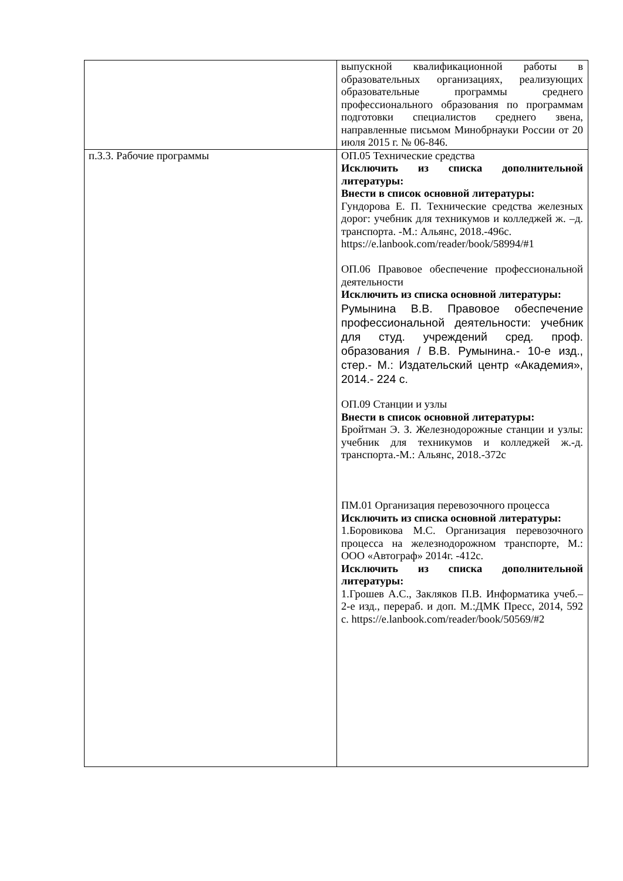| | выпускной квалификационной работы в образовательных организациях, реализующих образовательные программы среднего профессионального образования по программам подготовки специалистов среднего звена, направленные письмом Минобрнауки России от 20 июля 2015 г. № 06-846. |
| п.3.3. Рабочие программы | ОП.05 Технические средства Исключить из списка дополнительной литературы: Внести в список основной литературы: Гундорова Е. П. Технические средства железных дорог: учебник для техникумов и колледжей ж. –д. транспорта. -М.: Альянс, 2018.-496с. https://e.lanbook.com/reader/book/58994/#1 ОП.06 Правовое обеспечение профессиональной деятельности Исключить из списка основной литературы: Румынина В.В. Правовое обеспечение профессиональной деятельности: учебник для студ. учреждений сред. проф. образования / В.В. Румынина.- 10-е изд., стер.- М.: Издательский центр «Академия», 2014.- 224 с. ОП.09 Станции и узлы Внести в список основной литературы: Бройтман Э. З. Железнодорожные станции и узлы: учебник для техникумов и колледжей ж.-д. транспорта.-М.: Альянс, 2018.-372с ПМ.01 Организация перевозочного процесса Исключить из списка основной литературы: 1.Боровикова М.С. Организация перевозочного процесса на железнодорожном транспорте, М.: ООО «Автограф» 2014г. -412с. Исключить из списка дополнительной литературы: 1.Грошев А.С., Закляков П.В. Информатика учеб.– 2-е изд., перераб. и доп. М.:ДМК Пресс, 2014, 592 с. https://e.lanbook.com/reader/book/50569/#2 |